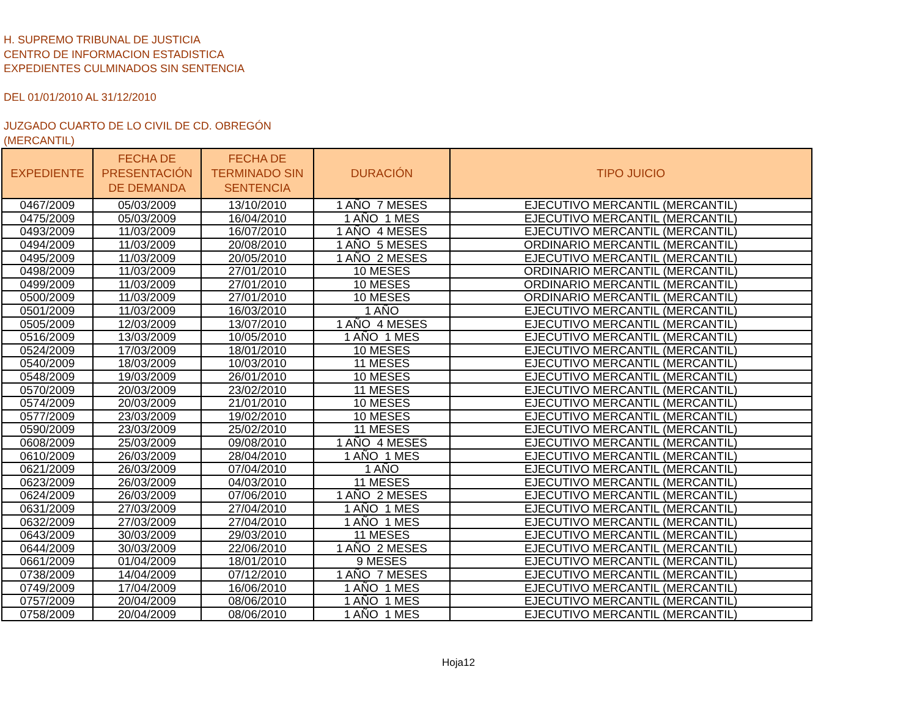H. SUPREMO TRIBUNAL DE JUSTICIA
CENTRO DE INFORMACION ESTADISTICA
EXPEDIENTES CULMINADOS SIN SENTENCIA
DEL 01/01/2010 AL 31/12/2010
JUZGADO CUARTO DE LO CIVIL DE CD. OBREGÓN
(MERCANTIL)
| EXPEDIENTE | FECHA DE PRESENTACIÓN DE DEMANDA | FECHA DE TERMINADO SIN SENTENCIA | DURACIÓN | TIPO JUICIO |
| --- | --- | --- | --- | --- |
| 0467/2009 | 05/03/2009 | 13/10/2010 | 1 AÑO 7 MESES | EJECUTIVO MERCANTIL (MERCANTIL) |
| 0475/2009 | 05/03/2009 | 16/04/2010 | 1 AÑO 1 MES | EJECUTIVO MERCANTIL (MERCANTIL) |
| 0493/2009 | 11/03/2009 | 16/07/2010 | 1 AÑO 4 MESES | EJECUTIVO MERCANTIL (MERCANTIL) |
| 0494/2009 | 11/03/2009 | 20/08/2010 | 1 AÑO 5 MESES | ORDINARIO MERCANTIL (MERCANTIL) |
| 0495/2009 | 11/03/2009 | 20/05/2010 | 1 AÑO 2 MESES | EJECUTIVO MERCANTIL (MERCANTIL) |
| 0498/2009 | 11/03/2009 | 27/01/2010 | 10 MESES | ORDINARIO MERCANTIL (MERCANTIL) |
| 0499/2009 | 11/03/2009 | 27/01/2010 | 10 MESES | ORDINARIO MERCANTIL (MERCANTIL) |
| 0500/2009 | 11/03/2009 | 27/01/2010 | 10 MESES | ORDINARIO MERCANTIL (MERCANTIL) |
| 0501/2009 | 11/03/2009 | 16/03/2010 | 1 AÑO | EJECUTIVO MERCANTIL (MERCANTIL) |
| 0505/2009 | 12/03/2009 | 13/07/2010 | 1 AÑO 4 MESES | EJECUTIVO MERCANTIL (MERCANTIL) |
| 0516/2009 | 13/03/2009 | 10/05/2010 | 1 AÑO 1 MES | EJECUTIVO MERCANTIL (MERCANTIL) |
| 0524/2009 | 17/03/2009 | 18/01/2010 | 10 MESES | EJECUTIVO MERCANTIL (MERCANTIL) |
| 0540/2009 | 18/03/2009 | 10/03/2010 | 11 MESES | EJECUTIVO MERCANTIL (MERCANTIL) |
| 0548/2009 | 19/03/2009 | 26/01/2010 | 10 MESES | EJECUTIVO MERCANTIL (MERCANTIL) |
| 0570/2009 | 20/03/2009 | 23/02/2010 | 11 MESES | EJECUTIVO MERCANTIL (MERCANTIL) |
| 0574/2009 | 20/03/2009 | 21/01/2010 | 10 MESES | EJECUTIVO MERCANTIL (MERCANTIL) |
| 0577/2009 | 23/03/2009 | 19/02/2010 | 10 MESES | EJECUTIVO MERCANTIL (MERCANTIL) |
| 0590/2009 | 23/03/2009 | 25/02/2010 | 11 MESES | EJECUTIVO MERCANTIL (MERCANTIL) |
| 0608/2009 | 25/03/2009 | 09/08/2010 | 1 AÑO 4 MESES | EJECUTIVO MERCANTIL (MERCANTIL) |
| 0610/2009 | 26/03/2009 | 28/04/2010 | 1 AÑO 1 MES | EJECUTIVO MERCANTIL (MERCANTIL) |
| 0621/2009 | 26/03/2009 | 07/04/2010 | 1 AÑO | EJECUTIVO MERCANTIL (MERCANTIL) |
| 0623/2009 | 26/03/2009 | 04/03/2010 | 11 MESES | EJECUTIVO MERCANTIL (MERCANTIL) |
| 0624/2009 | 26/03/2009 | 07/06/2010 | 1 AÑO 2 MESES | EJECUTIVO MERCANTIL (MERCANTIL) |
| 0631/2009 | 27/03/2009 | 27/04/2010 | 1 AÑO 1 MES | EJECUTIVO MERCANTIL (MERCANTIL) |
| 0632/2009 | 27/03/2009 | 27/04/2010 | 1 AÑO 1 MES | EJECUTIVO MERCANTIL (MERCANTIL) |
| 0643/2009 | 30/03/2009 | 29/03/2010 | 11 MESES | EJECUTIVO MERCANTIL (MERCANTIL) |
| 0644/2009 | 30/03/2009 | 22/06/2010 | 1 AÑO 2 MESES | EJECUTIVO MERCANTIL (MERCANTIL) |
| 0661/2009 | 01/04/2009 | 18/01/2010 | 9 MESES | EJECUTIVO MERCANTIL (MERCANTIL) |
| 0738/2009 | 14/04/2009 | 07/12/2010 | 1 AÑO 7 MESES | EJECUTIVO MERCANTIL (MERCANTIL) |
| 0749/2009 | 17/04/2009 | 16/06/2010 | 1 AÑO 1 MES | EJECUTIVO MERCANTIL (MERCANTIL) |
| 0757/2009 | 20/04/2009 | 08/06/2010 | 1 AÑO 1 MES | EJECUTIVO MERCANTIL (MERCANTIL) |
| 0758/2009 | 20/04/2009 | 08/06/2010 | 1 AÑO 1 MES | EJECUTIVO MERCANTIL (MERCANTIL) |
Hoja12